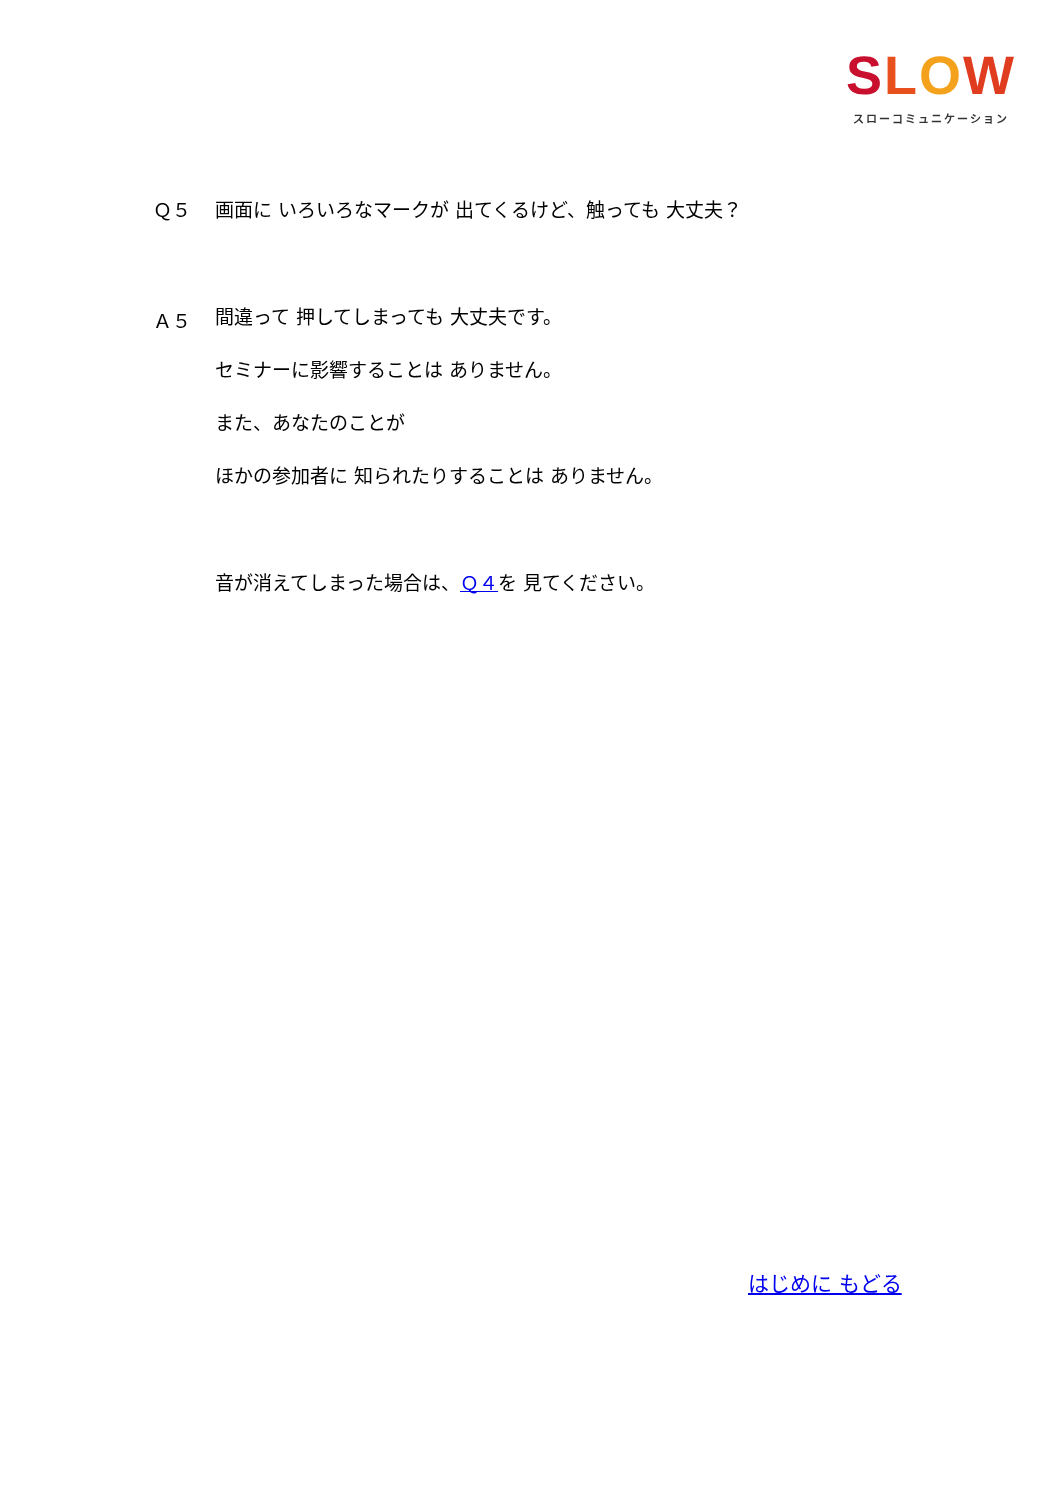SLOW
スローコミュニケーション
Ｑ５ 画面に いろいろなマークが 出てくるけど、触っても 大丈夫？
Ａ５
間違って 押してしまっても 大丈夫です。
セミナーに影響することは ありません。
また、あなたのことが
ほかの参加者に 知られたりすることは ありません。
音が消えてしまった場合は、Ｑ４を 見てください。
はじめに もどる